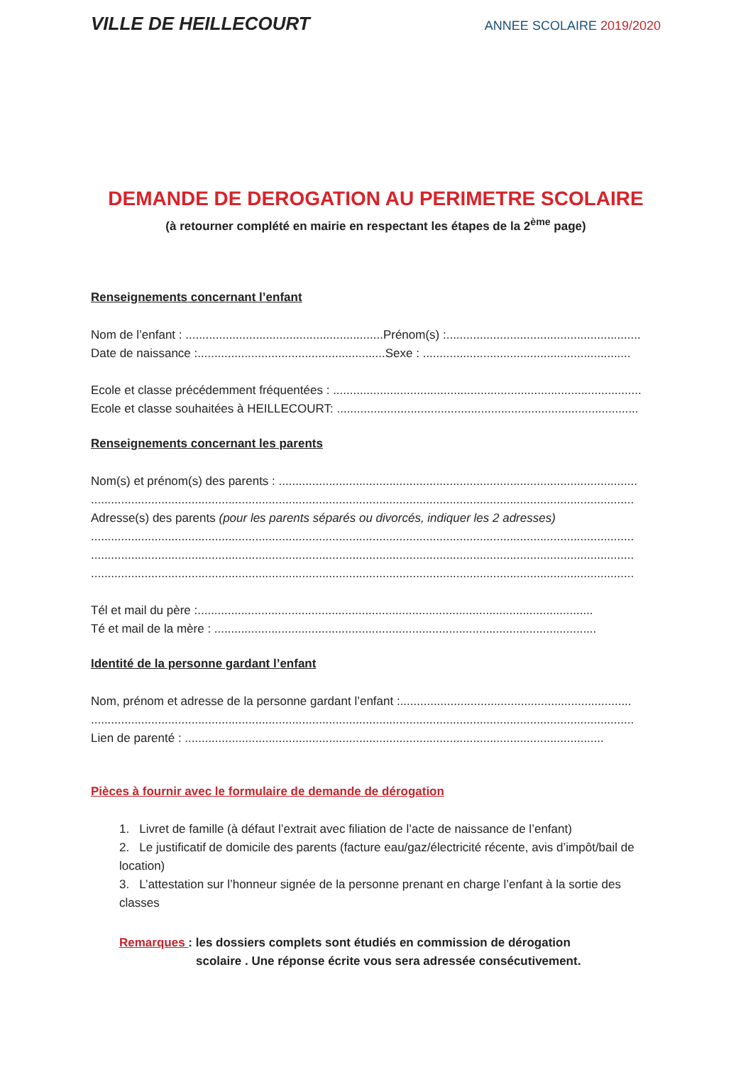VILLE DE HEILLECOURT
ANNEE SCOLAIRE 2019/2020
DEMANDE DE DEROGATION AU PERIMETRE SCOLAIRE
(à retourner complété en mairie en respectant les étapes de la 2<sup>ème</sup> page)
Renseignements concernant l’enfant
Nom de l’enfant : ...........................................................Prénom(s) :..........................................................
Date de naissance :........................................................Sexe : ..............................................................
Ecole et classe précédemment fréquentées : ............................................................................................
Ecole et classe souhaitées à HEILLECOURT: ..........................................................................................
Renseignements concernant les parents
Nom(s) et prénom(s) des parents : ...........................................................................................................
..................................................................................................................................................................
Adresse(s) des parents (pour les parents séparés ou divorcés, indiquer les 2 adresses)
..................................................................................................................................................................
..................................................................................................................................................................
..................................................................................................................................................................
Tél et mail du père :......................................................................................................................
Té et mail de la mère : ..................................................................................................................
Identité de la personne gardant l’enfant
Nom, prénom et adresse de la personne gardant l’enfant :.....................................................................
..................................................................................................................................................................
Lien de parenté : .............................................................................................................................
Pièces à fournir avec le formulaire de demande de dérogation
1. Livret de famille (à défaut l’extrait avec filiation de l’acte de naissance de l’enfant)
2. Le justificatif de domicile des parents (facture eau/gaz/électricité récente, avis d’impôt/bail de location)
3. L’attestation sur l’honneur signée de la personne prenant en charge l’enfant à la sortie des classes
Remarques : les dossiers complets sont étudiés en commission de dérogation
scolaire . Une réponse écrite vous sera adressée consécutivement.